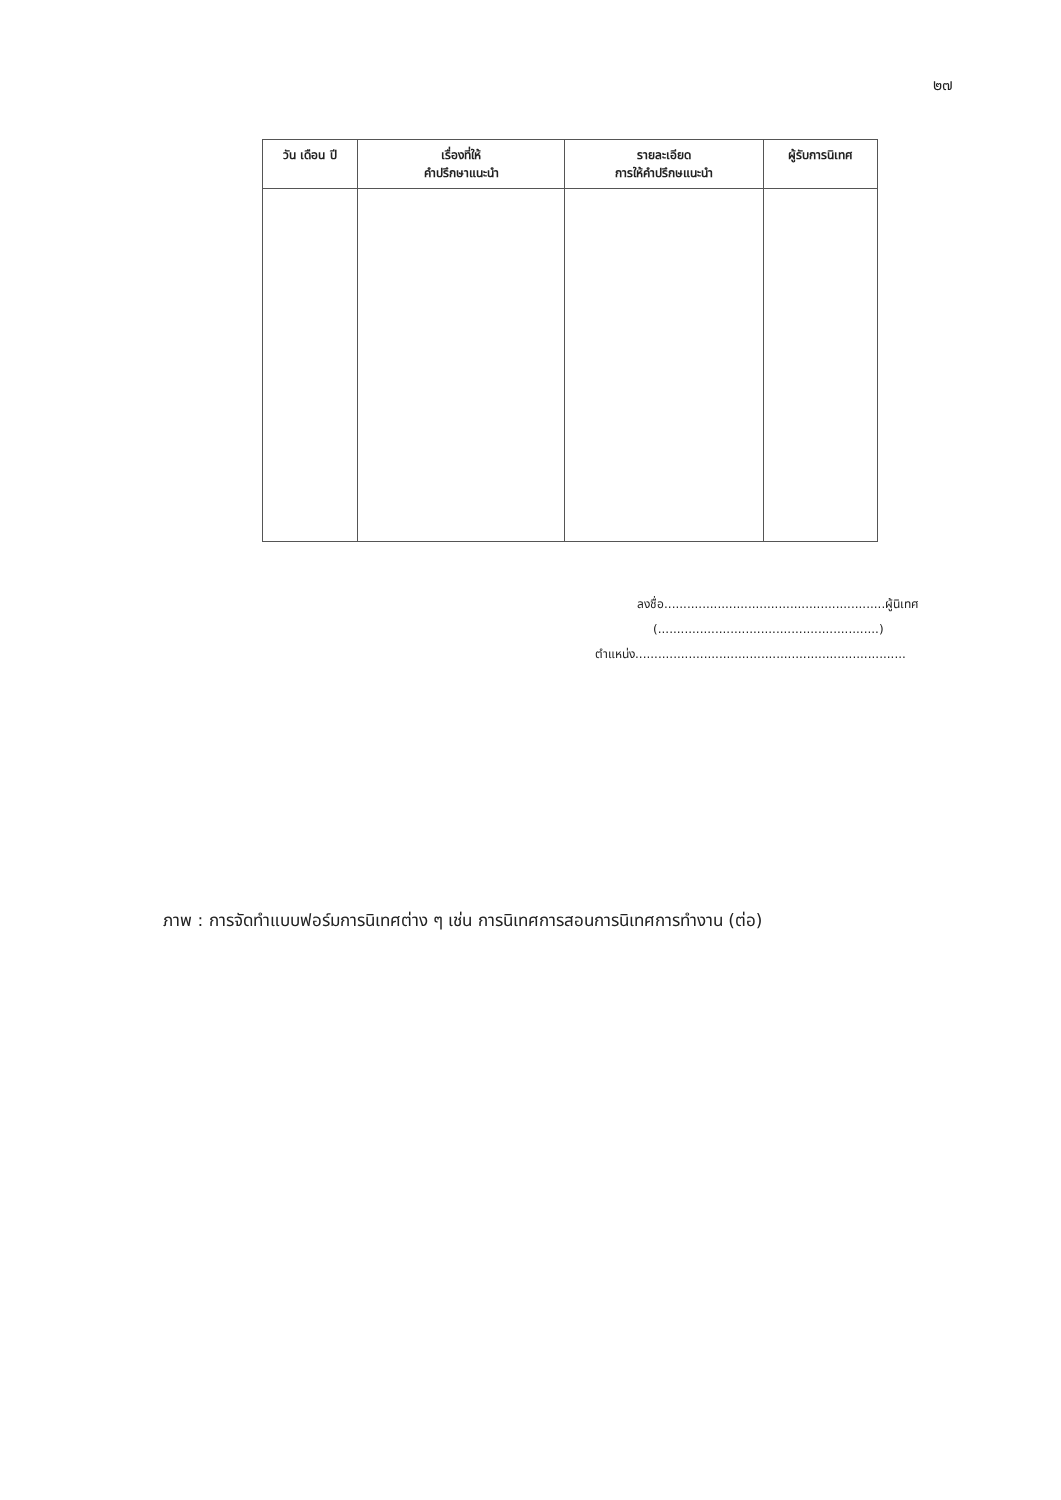๒๗
| วัน เดือน ปี | เรื่องที่ให้ คำปรึกษาแนะนำ | รายละเอียด การให้คำปรึกษแนะนำ | ผู้รับการนิเทศ |
| --- | --- | --- | --- |
ลงชื่อ..........................................................ผู้นิเทศ
(..........................................................)
ตำแหน่ง.......................................................................
ภาพ : การจัดทำแบบฟอร์มการนิเทศต่าง ๆ เช่น การนิเทศการสอนการนิเทศการทำงาน (ต่อ)